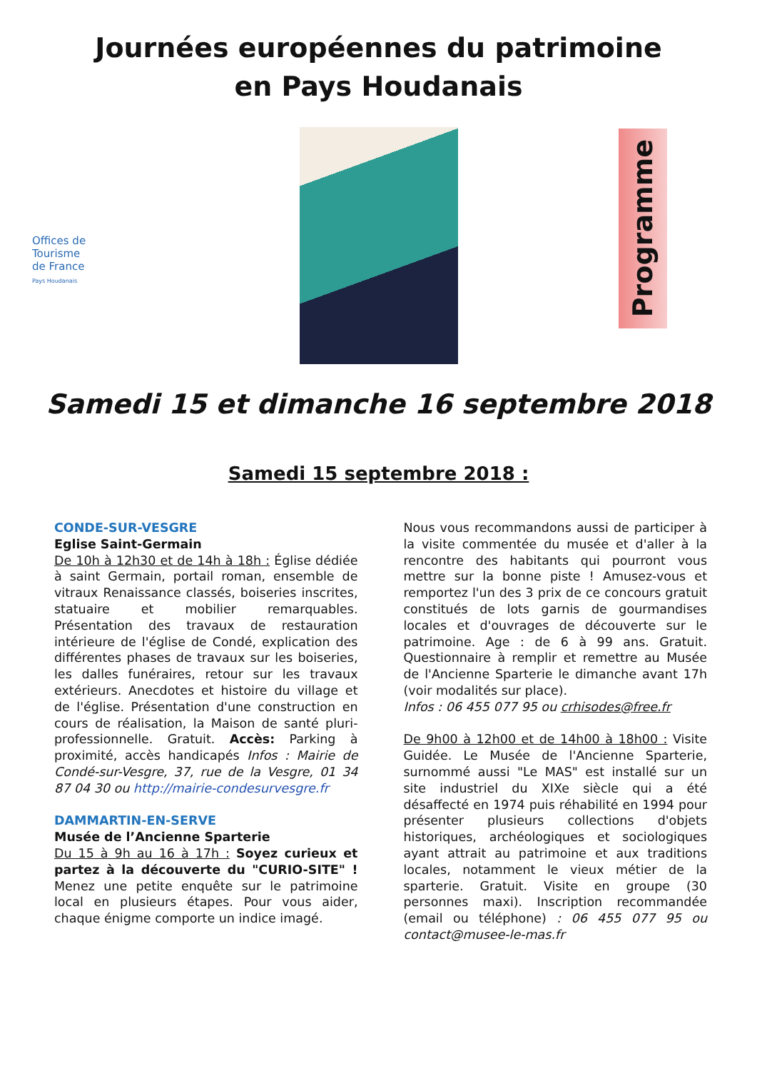Journées européennes du patrimoine
en Pays Houdanais
Offices de Tourisme de France
Pays Houdanais
Programme
Samedi 15 et dimanche 16 septembre 2018
Samedi 15 septembre 2018 :
CONDE-SUR-VESGRE
Eglise Saint-Germain
De 10h à 12h30 et de 14h à 18h : Église dédiée à saint Germain, portail roman, ensemble de vitraux Renaissance classés, boiseries inscrites, statuaire et mobilier remarquables. Présentation des travaux de restauration intérieure de l'église de Condé, explication des différentes phases de travaux sur les boiseries, les dalles funéraires, retour sur les travaux extérieurs. Anecdotes et histoire du village et de l'église. Présentation d'une construction en cours de réalisation, la Maison de santé pluri-professionnelle. Gratuit. Accès: Parking à proximité, accès handicapés Infos : Mairie de Condé-sur-Vesgre, 37, rue de la Vesgre, 01 34 87 04 30 ou http://mairie-condesurvesgre.fr
DAMMARTIN-EN-SERVE
Musée de l’Ancienne Sparterie
Du 15 à 9h au 16 à 17h : Soyez curieux et partez à la découverte du "CURIO-SITE" ! Menez une petite enquête sur le patrimoine local en plusieurs étapes. Pour vous aider, chaque énigme comporte un indice imagé.
Nous vous recommandons aussi de participer à la visite commentée du musée et d'aller à la rencontre des habitants qui pourront vous mettre sur la bonne piste ! Amusez-vous et remportez l'un des 3 prix de ce concours gratuit constitués de lots garnis de gourmandises locales et d'ouvrages de découverte sur le patrimoine. Age : de 6 à 99 ans. Gratuit. Questionnaire à remplir et remettre au Musée de l'Ancienne Sparterie le dimanche avant 17h (voir modalités sur place).
Infos : 06 455 077 95 ou crhisodes@free.fr
De 9h00 à 12h00 et de 14h00 à 18h00 : Visite Guidée. Le Musée de l'Ancienne Sparterie, surnommé aussi "Le MAS" est installé sur un site industriel du XIXe siècle qui a été désaffecté en 1974 puis réhabilité en 1994 pour présenter plusieurs collections d'objets historiques, archéologiques et sociologiques ayant attrait au patrimoine et aux traditions locales, notamment le vieux métier de la sparterie. Gratuit. Visite en groupe (30 personnes maxi). Inscription recommandée (email ou téléphone) : 06 455 077 95 ou contact@musee-le-mas.fr